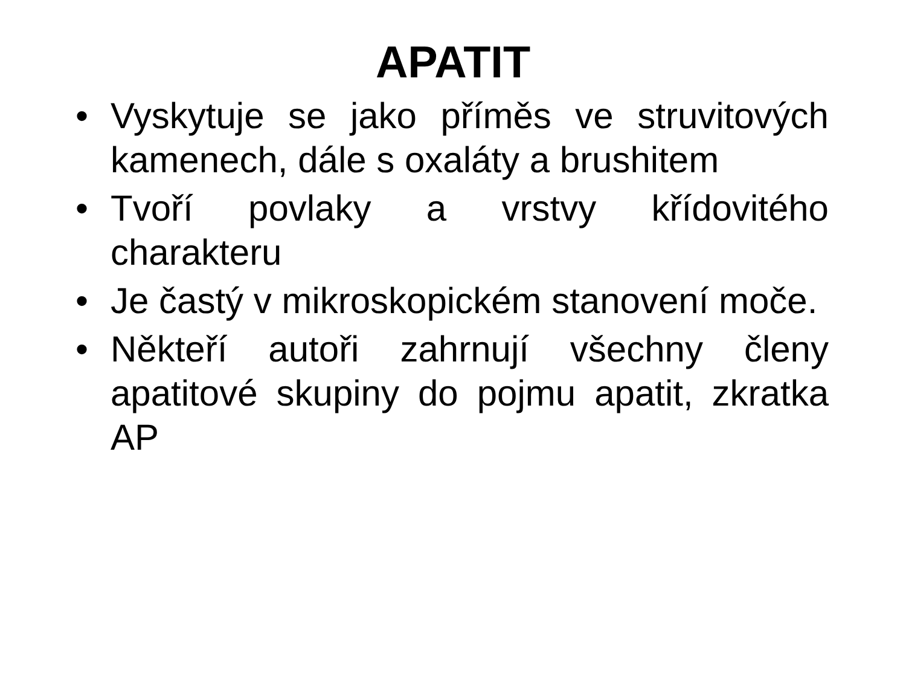APATIT
• Vyskytuje se jako příměs ve struvitových kamenech, dále s oxaláty a brushitem
• Tvoří povlaky a vrstvy křídovitého charakteru
• Je častý v mikroskopickém stanovení moče.
• Někteří autoři zahrnují všechny členy apatitové skupiny do pojmu apatit, zkratka AP